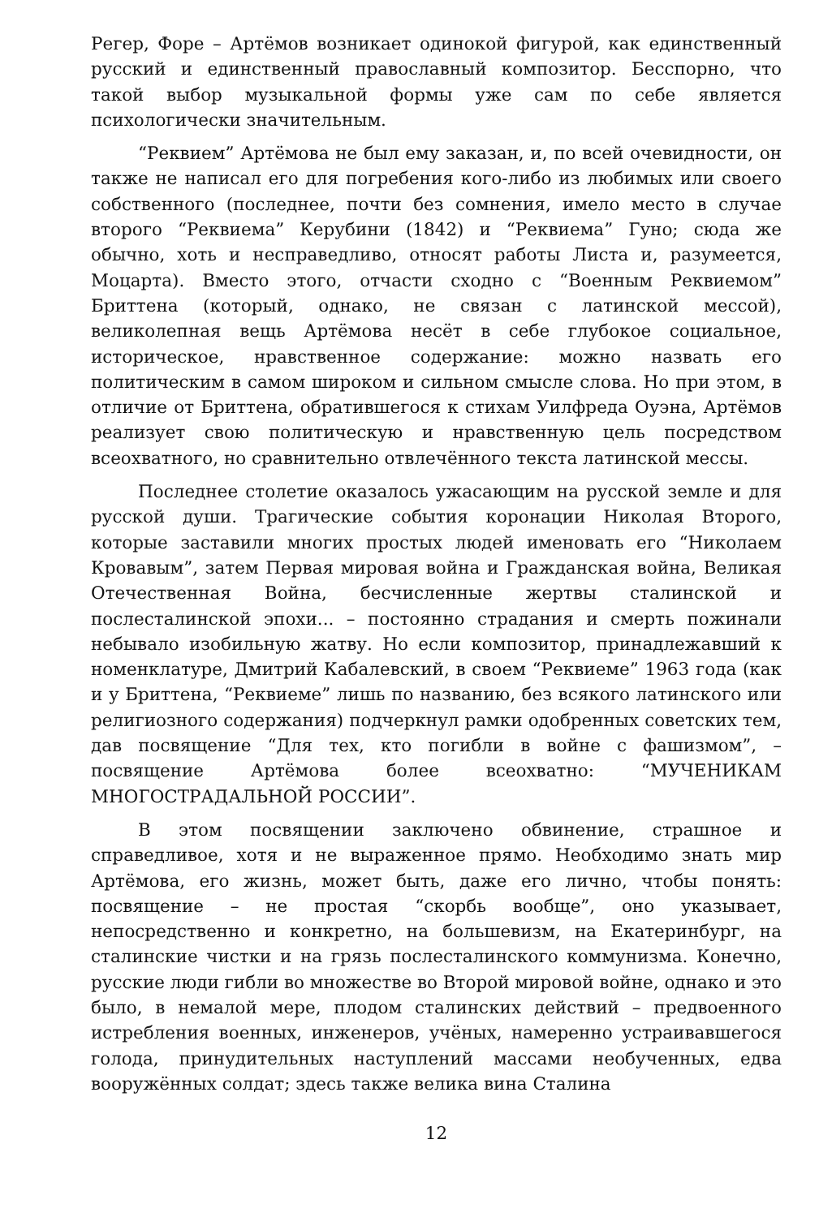Регер, Форе – Артёмов возникает одинокой фигурой, как единственный русский и единственный православный композитор. Бесспорно, что такой выбор музыкальной формы уже сам по себе является психологически значительным.
“Реквием” Артёмова не был ему заказан, и, по всей очевидности, он также не написал его для погребения кого-либо из любимых или своего собственного (последнее, почти без сомнения, имело место в случае второго “Реквиема” Керубини (1842) и “Реквиема” Гуно; сюда же обычно, хоть и несправедливо, относят работы Листа и, разумеется, Моцарта). Вместо этого, отчасти сходно с “Военным Реквиемом” Бриттена (который, однако, не связан с латинской мессой), великолепная вещь Артёмова несёт в себе глубокое социальное, историческое, нравственное содержание: можно назвать его политическим в самом широком и сильном смысле слова. Но при этом, в отличие от Бриттена, обратившегося к стихам Уилфреда Оуэна, Артёмов реализует свою политическую и нравственную цель посредством всеохватного, но сравнительно отвлечённого текста латинской мессы.
Последнее столетие оказалось ужасающим на русской земле и для русской души. Трагические события коронации Николая Второго, которые заставили многих простых людей именовать его “Николаем Кровавым”, затем Первая мировая война и Гражданская война, Великая Отечественная Война, бесчисленные жертвы сталинской и послесталинской эпохи... – постоянно страдания и смерть пожинали небывало изобильную жатву. Но если композитор, принадлежавший к номенклатуре, Дмитрий Кабалевский, в своем “Реквиеме” 1963 года (как и у Бриттена, “Реквиеме” лишь по названию, без всякого латинского или религиозного содержания) подчеркнул рамки одобренных советских тем, дав посвящение “Для тех, кто погибли в войне с фашизмом”, – посвящение Артёмова более всеохватно: “МУЧЕНИКАМ МНОГОСТРАДАЛЬНОЙ РОССИИ”.
В этом посвящении заключено обвинение, страшное и справедливое, хотя и не выраженное прямо. Необходимо знать мир Артёмова, его жизнь, может быть, даже его лично, чтобы понять: посвящение – не простая “скорбь вообще”, оно указывает, непосредственно и конкретно, на большевизм, на Екатеринбург, на сталинские чистки и на грязь послесталинского коммунизма. Конечно, русские люди гибли во множестве во Второй мировой войне, однако и это было, в немалой мере, плодом сталинских действий – предвоенного истребления военных, инженеров, учёных, намеренно устраивавшегося голода, принудительных наступлений массами необученных, едва вооружённых солдат; здесь также велика вина Сталина
12